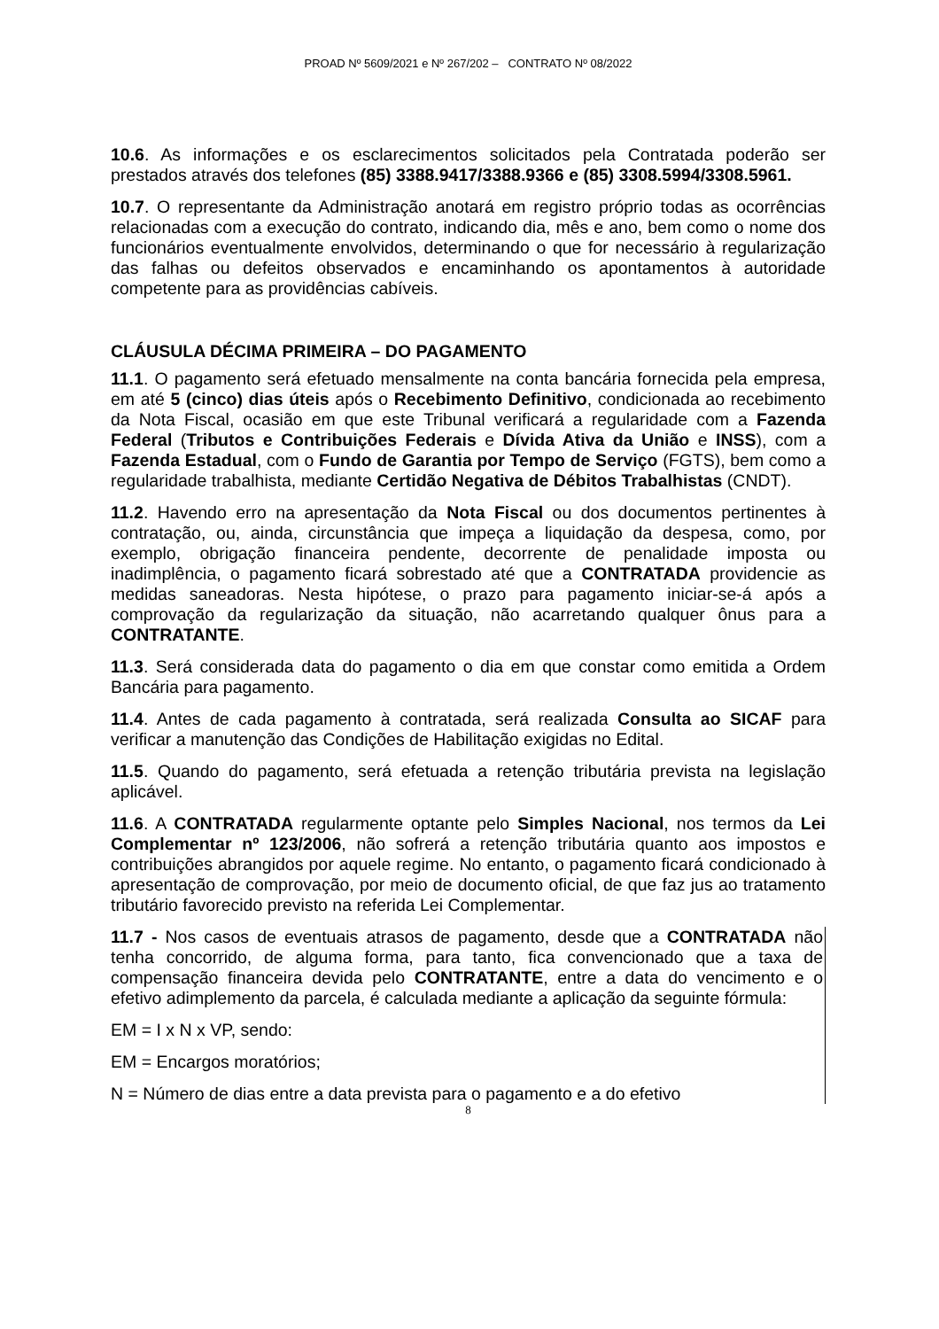PROAD Nº 5609/2021 e Nº 267/202 – CONTRATO Nº 08/2022
10.6. As informações e os esclarecimentos solicitados pela Contratada poderão ser prestados através dos telefones (85) 3388.9417/3388.9366 e (85) 3308.5994/3308.5961.
10.7. O representante da Administração anotará em registro próprio todas as ocorrências relacionadas com a execução do contrato, indicando dia, mês e ano, bem como o nome dos funcionários eventualmente envolvidos, determinando o que for necessário à regularização das falhas ou defeitos observados e encaminhando os apontamentos à autoridade competente para as providências cabíveis.
CLÁUSULA DÉCIMA PRIMEIRA – DO PAGAMENTO
11.1. O pagamento será efetuado mensalmente na conta bancária fornecida pela empresa, em até 5 (cinco) dias úteis após o Recebimento Definitivo, condicionada ao recebimento da Nota Fiscal, ocasião em que este Tribunal verificará a regularidade com a Fazenda Federal (Tributos e Contribuições Federais e Dívida Ativa da União e INSS), com a Fazenda Estadual, com o Fundo de Garantia por Tempo de Serviço (FGTS), bem como a regularidade trabalhista, mediante Certidão Negativa de Débitos Trabalhistas (CNDT).
11.2. Havendo erro na apresentação da Nota Fiscal ou dos documentos pertinentes à contratação, ou, ainda, circunstância que impeça a liquidação da despesa, como, por exemplo, obrigação financeira pendente, decorrente de penalidade imposta ou inadimplência, o pagamento ficará sobrestado até que a CONTRATADA providencie as medidas saneadoras. Nesta hipótese, o prazo para pagamento iniciar-se-á após a comprovação da regularização da situação, não acarretando qualquer ônus para a CONTRATANTE.
11.3. Será considerada data do pagamento o dia em que constar como emitida a Ordem Bancária para pagamento.
11.4. Antes de cada pagamento à contratada, será realizada Consulta ao SICAF para verificar a manutenção das Condições de Habilitação exigidas no Edital.
11.5. Quando do pagamento, será efetuada a retenção tributária prevista na legislação aplicável.
11.6. A CONTRATADA regularmente optante pelo Simples Nacional, nos termos da Lei Complementar nº 123/2006, não sofrerá a retenção tributária quanto aos impostos e contribuições abrangidos por aquele regime. No entanto, o pagamento ficará condicionado à apresentação de comprovação, por meio de documento oficial, de que faz jus ao tratamento tributário favorecido previsto na referida Lei Complementar.
11.7 - Nos casos de eventuais atrasos de pagamento, desde que a CONTRATADA não tenha concorrido, de alguma forma, para tanto, fica convencionado que a taxa de compensação financeira devida pelo CONTRATANTE, entre a data do vencimento e o efetivo adimplemento da parcela, é calculada mediante a aplicação da seguinte fórmula:
EM = I x N x VP, sendo:
EM = Encargos moratórios;
N = Número de dias entre a data prevista para o pagamento e a do efetivo
8